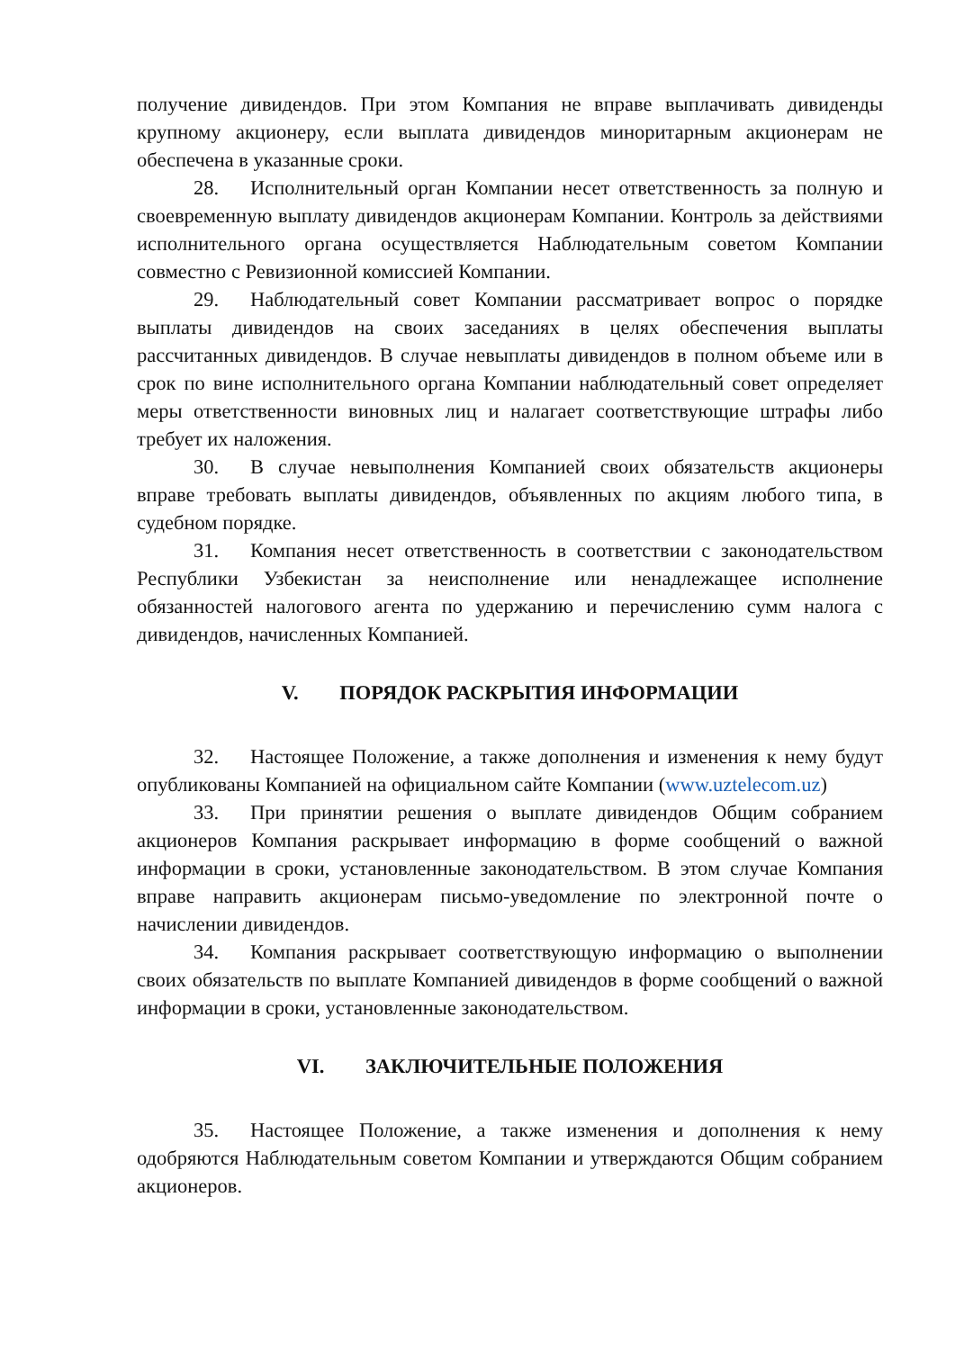получение дивидендов. При этом Компания не вправе выплачивать дивиденды крупному акционеру, если выплата дивидендов миноритарным акционерам не обеспечена в указанные сроки.
28. Исполнительный орган Компании несет ответственность за полную и своевременную выплату дивидендов акционерам Компании. Контроль за действиями исполнительного органа осуществляется Наблюдательным советом Компании совместно с Ревизионной комиссией Компании.
29. Наблюдательный совет Компании рассматривает вопрос о порядке выплаты дивидендов на своих заседаниях в целях обеспечения выплаты рассчитанных дивидендов. В случае невыплаты дивидендов в полном объеме или в срок по вине исполнительного органа Компании наблюдательный совет определяет меры ответственности виновных лиц и налагает соответствующие штрафы либо требует их наложения.
30. В случае невыполнения Компанией своих обязательств акционеры вправе требовать выплаты дивидендов, объявленных по акциям любого типа, в судебном порядке.
31. Компания несет ответственность в соответствии с законодательством Республики Узбекистан за неисполнение или ненадлежащее исполнение обязанностей налогового агента по удержанию и перечислению сумм налога с дивидендов, начисленных Компанией.
V. ПОРЯДОК РАСКРЫТИЯ ИНФОРМАЦИИ
32. Настоящее Положение, а также дополнения и изменения к нему будут опубликованы Компанией на официальном сайте Компании (www.uztelecom.uz)
33. При принятии решения о выплате дивидендов Общим собранием акционеров Компания раскрывает информацию в форме сообщений о важной информации в сроки, установленные законодательством. В этом случае Компания вправе направить акционерам письмо-уведомление по электронной почте о начислении дивидендов.
34. Компания раскрывает соответствующую информацию о выполнении своих обязательств по выплате Компанией дивидендов в форме сообщений о важной информации в сроки, установленные законодательством.
VI. ЗАКЛЮЧИТЕЛЬНЫЕ ПОЛОЖЕНИЯ
35. Настоящее Положение, а также изменения и дополнения к нему одобряются Наблюдательным советом Компании и утверждаются Общим собранием акционеров.